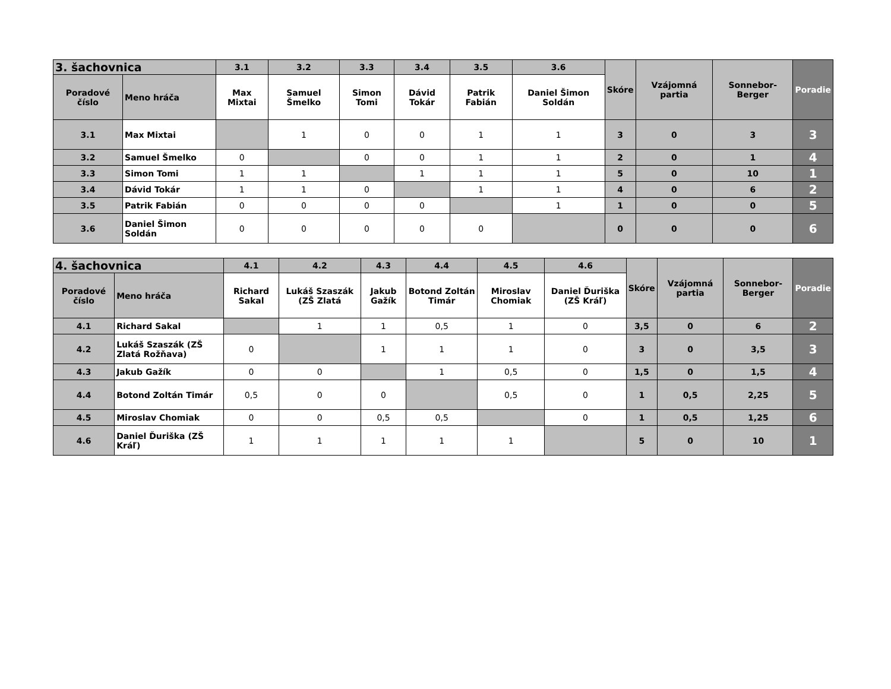| 3. šachovnica | | 3.1 | 3.2 | 3.3 | 3.4 | 3.5 | 3.6 | Skóre | Vzájomná partia | Sonnebor-Berger | Poradie |
| --- | --- | --- | --- | --- | --- | --- | --- | --- | --- | --- | --- |
| Poradové číslo | Meno hráča | Max Mixtai | Samuel Šmelko | Simon Tomi | Dávid Tokár | Patrik Fabián | Daniel Šimon Soldán | | | | |
| 3.1 | Max Mixtai | | 1 | 0 | 0 | 1 | 1 | 3 | 0 | 3 | 3 |
| 3.2 | Samuel Šmelko | 0 | | 0 | 0 | 1 | 1 | 2 | 0 | 1 | 4 |
| 3.3 | Simon Tomi | 1 | 1 | | 1 | 1 | 1 | 5 | 0 | 10 | 1 |
| 3.4 | Dávid Tokár | 1 | 1 | 0 | | 1 | 1 | 4 | 0 | 6 | 2 |
| 3.5 | Patrik Fabián | 0 | 0 | 0 | 0 | | 1 | 1 | 0 | 0 | 5 |
| 3.6 | Daniel Šimon Soldán | 0 | 0 | 0 | 0 | 0 | | 0 | 0 | 0 | 6 |
| 4. šachovnica | | 4.1 | 4.2 | 4.3 | 4.4 | 4.5 | 4.6 | Skóre | Vzájomná partia | Sonnebor-Berger | Poradie |
| --- | --- | --- | --- | --- | --- | --- | --- | --- | --- | --- | --- |
| Poradové číslo | Meno hráča | Richard Sakal | Lukáš Szaszák (ZŠ Zlatá | Jakub Gažík | Botond Zoltán Timár | Miroslav Chomiak | Daniel Ďuriška (ZŠ Kráľ) | | | | |
| 4.1 | Richard Sakal | | 1 | 1 | 0,5 | 1 | 0 | 3,5 | 0 | 6 | 2 |
| 4.2 | Lukáš Szaszák (ZŠ Zlatá Rožňava) | 0 | | 1 | 1 | 1 | 0 | 3 | 0 | 3,5 | 3 |
| 4.3 | Jakub Gažík | 0 | 0 | | 1 | 0,5 | 0 | 1,5 | 0 | 1,5 | 4 |
| 4.4 | Botond Zoltán Timár | 0,5 | 0 | 0 | | 0,5 | 0 | 1 | 0,5 | 2,25 | 5 |
| 4.5 | Miroslav Chomiak | 0 | 0 | 0,5 | 0,5 | | 0 | 1 | 0,5 | 1,25 | 6 |
| 4.6 | Daniel Ďuriška (ZŠ Kráľ) | 1 | 1 | 1 | 1 | 1 | | 5 | 0 | 10 | 1 |